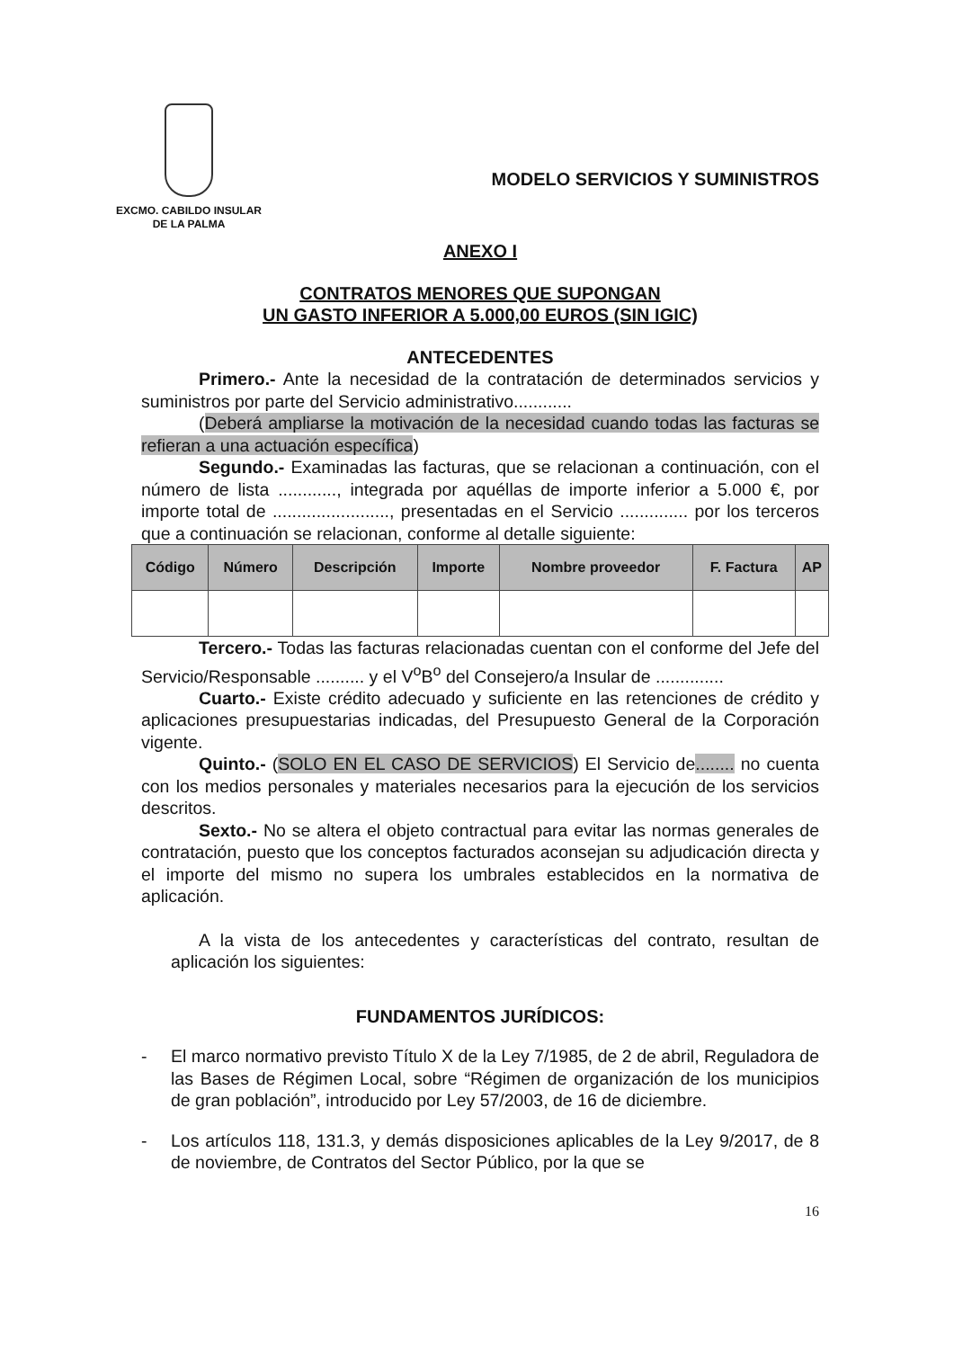EXCMO. CABILDO INSULAR
DE LA PALMA
MODELO SERVICIOS Y SUMINISTROS
ANEXO I
CONTRATOS MENORES QUE SUPONGAN
UN GASTO INFERIOR A 5.000,00 EUROS (SIN IGIC)
ANTECEDENTES
Primero.- Ante la necesidad de la contratación de determinados servicios y suministros por parte del Servicio administrativo............
(Deberá ampliarse la motivación de la necesidad cuando todas las facturas se refieran a una actuación específica)
Segundo.- Examinadas las facturas, que se relacionan a continuación, con el número de lista ............, integrada por aquéllas de importe inferior a 5.000 €, por importe total de ........................, presentadas en el Servicio .............. por los terceros que a continuación se relacionan, conforme al detalle siguiente:
| Código | Número | Descripción | Importe | Nombre proveedor | F. Factura | AP |
| --- | --- | --- | --- | --- | --- | --- |
Tercero.- Todas las facturas relacionadas cuentan con el conforme del Jefe del Servicio/Responsable .......... y el V<sup>o</sup>B<sup>o</sup> del Consejero/a Insular de ..............
Cuarto.- Existe crédito adecuado y suficiente en las retenciones de crédito y aplicaciones presupuestarias indicadas, del Presupuesto General de la Corporación vigente.
Quinto.- (SOLO EN EL CASO DE SERVICIOS) El Servicio de........ no cuenta con los medios personales y materiales necesarios para la ejecución de los servicios descritos.
Sexto.- No se altera el objeto contractual para evitar las normas generales de contratación, puesto que los conceptos facturados aconsejan su adjudicación directa y el importe del mismo no supera los umbrales establecidos en la normativa de aplicación.
A la vista de los antecedentes y características del contrato, resultan de aplicación los siguientes:
FUNDAMENTOS JURÍDICOS:
- El marco normativo previsto Título X de la Ley 7/1985, de 2 de abril, Reguladora de las Bases de Régimen Local, sobre “Régimen de organización de los municipios de gran población”, introducido por Ley 57/2003, de 16 de diciembre.
- Los artículos 118, 131.3, y demás disposiciones aplicables de la Ley 9/2017, de 8 de noviembre, de Contratos del Sector Público, por la que se
16